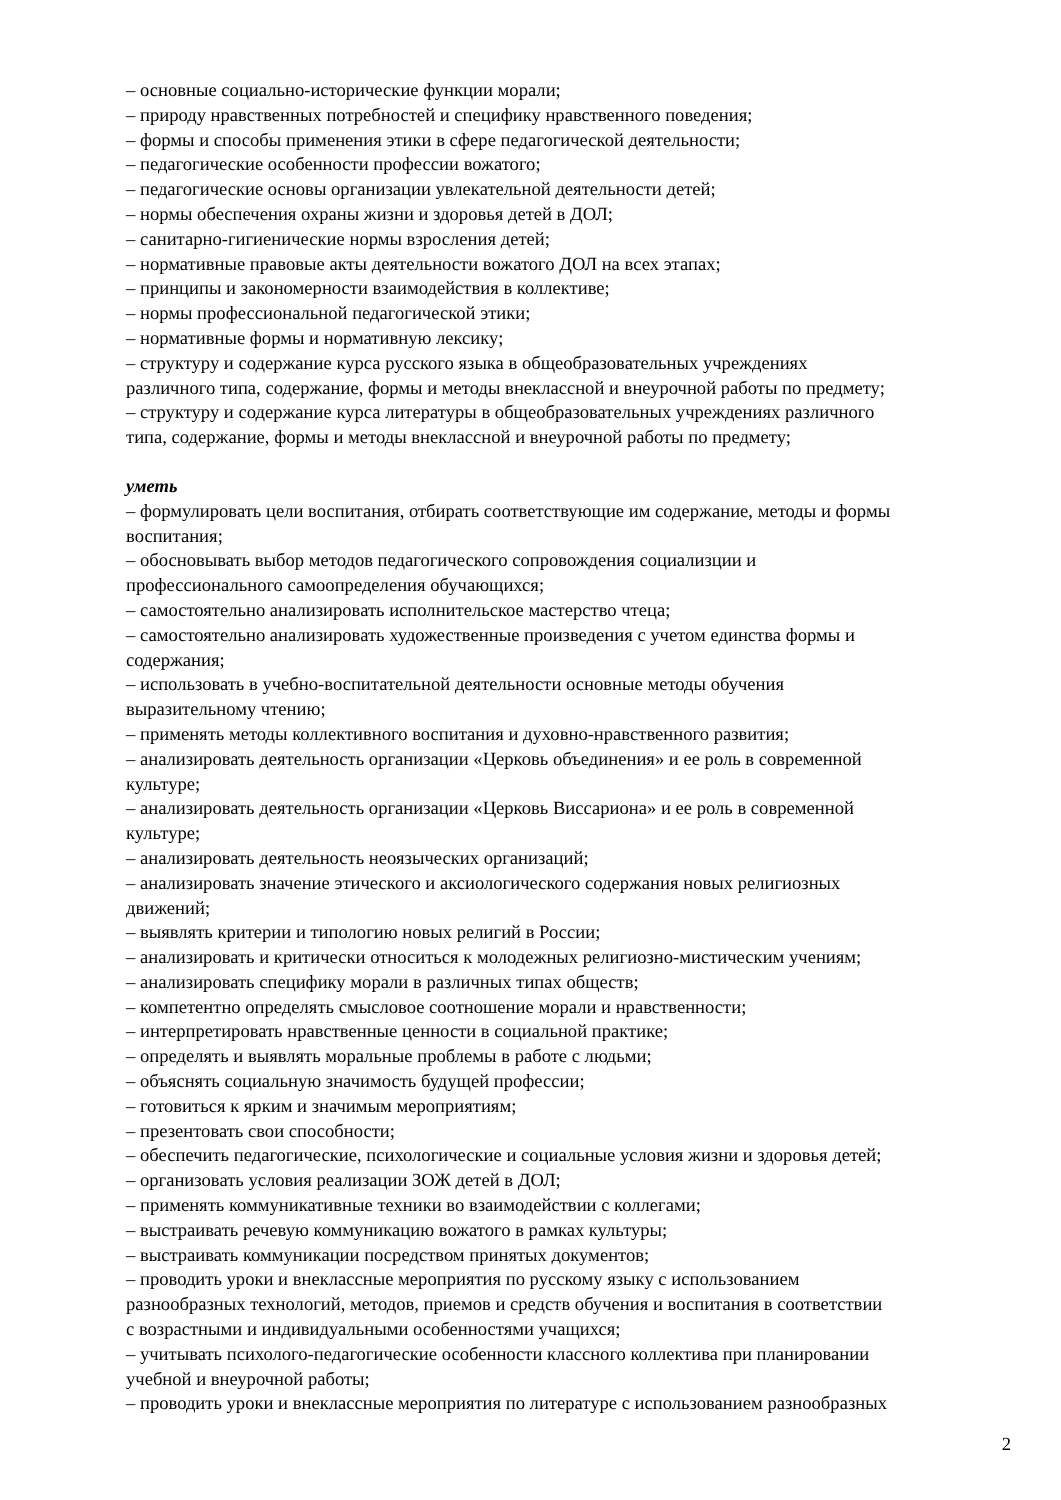– основные социально-исторические функции морали;
– природу нравственных потребностей и специфику нравственного поведения;
– формы и способы применения этики в сфере педагогической деятельности;
– педагогические особенности профессии вожатого;
– педагогические основы организации увлекательной деятельности детей;
– нормы обеспечения охраны жизни и здоровья детей в ДОЛ;
– санитарно-гигиенические нормы взросления детей;
– нормативные правовые акты деятельности вожатого ДОЛ на всех этапах;
– принципы и закономерности взаимодействия в коллективе;
– нормы профессиональной педагогической этики;
– нормативные формы и нормативную лексику;
– структуру и содержание курса русского языка в общеобразовательных учреждениях
различного типа, содержание, формы и методы внеклассной и внеурочной работы по предмету;
– структуру и содержание курса литературы в общеобразовательных учреждениях различного
типа, содержание, формы и методы внеклассной и внеурочной работы по предмету;
уметь
– формулировать цели воспитания, отбирать соответствующие им содержание, методы и формы
воспитания;
– обосновывать выбор методов педагогического сопровождения социализции и
профессионального самоопределения обучающихся;
– самостоятельно анализировать исполнительское мастерство чтеца;
– самостоятельно анализировать художественные произведения с учетом единства формы и
содержания;
– использовать в учебно-воспитательной деятельности основные методы обучения
выразительному чтению;
– применять методы коллективного воспитания и духовно-нравственного развития;
– анализировать деятельность организации «Церковь объединения» и ее роль в современной
культуре;
– анализировать деятельность организации «Церковь Виссариона» и ее роль в современной
культуре;
– анализировать деятельность неоязыческих организаций;
– анализировать значение этического и аксиологического содержания новых религиозных
движений;
– выявлять критерии и типологию новых религий в России;
– анализировать и критически относиться к молодежных религиозно-мистическим учениям;
– анализировать специфику морали в различных типах обществ;
– компетентно определять смысловое соотношение морали и нравственности;
– интерпретировать нравственные ценности в социальной практике;
– определять и выявлять моральные проблемы в работе с людьми;
– объяснять социальную значимость будущей профессии;
– готовиться к ярким и значимым мероприятиям;
– презентовать свои способности;
– обеспечить педагогические, психологические и социальные условия жизни и здоровья детей;
– организовать условия реализации ЗОЖ детей в ДОЛ;
– применять коммуникативные техники во взаимодействии с коллегами;
– выстраивать речевую коммуникацию вожатого в рамках культуры;
– выстраивать коммуникации посредством принятых документов;
– проводить уроки и внеклассные мероприятия по русскому языку с использованием
разнообразных технологий, методов, приемов и средств обучения и воспитания в соответствии
с возрастными и индивидуальными особенностями учащихся;
– учитывать психолого-педагогические особенности классного коллектива при планировании
учебной и внеурочной работы;
– проводить уроки и внеклассные мероприятия по литературе с использованием разнообразных
2